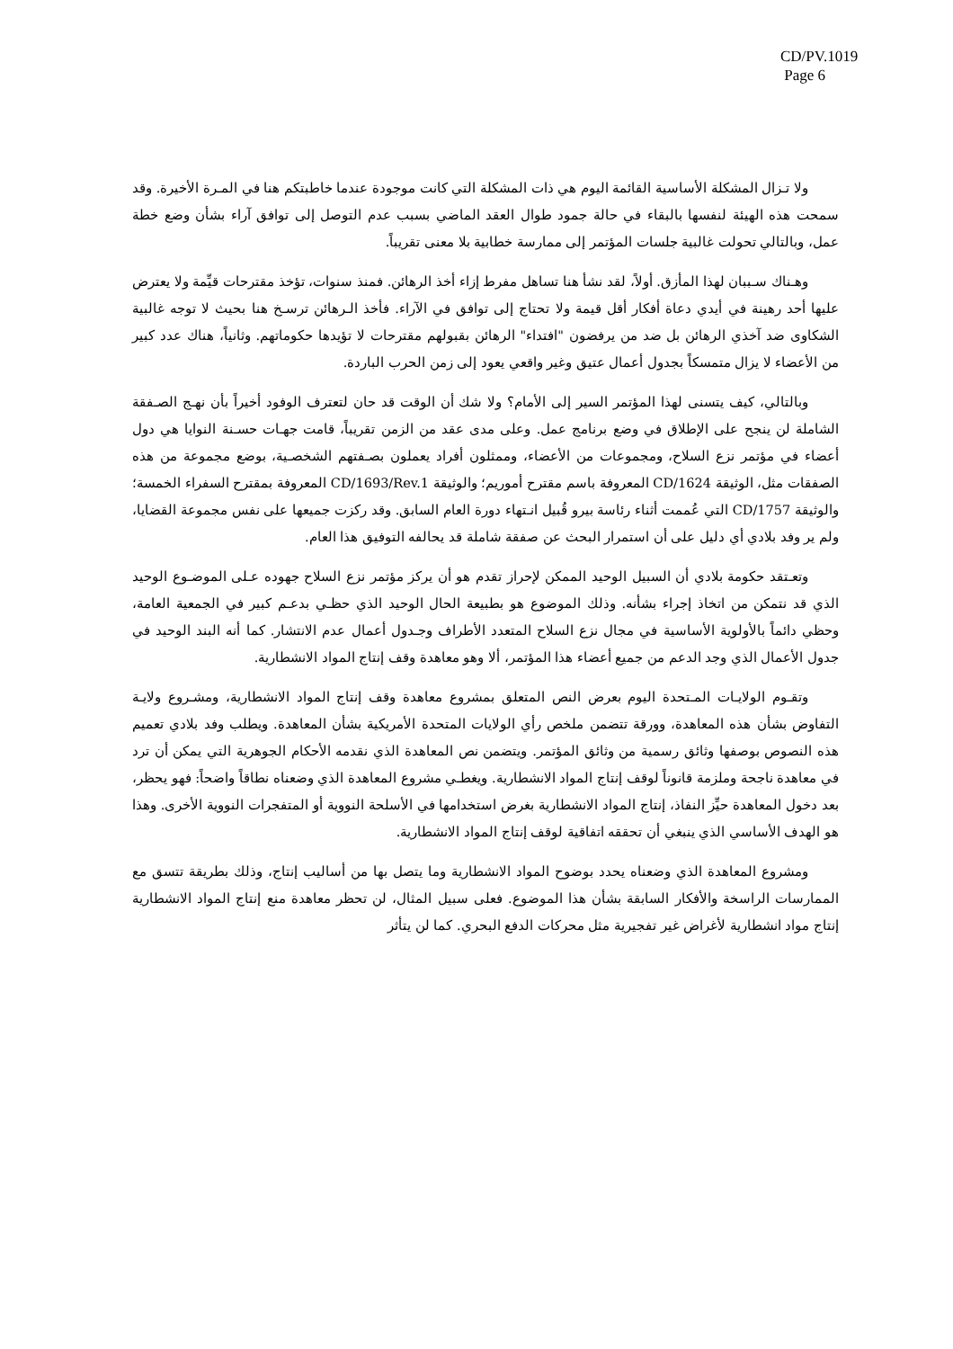CD/PV.1019
Page 6
ولا تـزال المشكلة الأساسية القائمة اليوم هي ذات المشكلة التي كانت موجودة عندما خاطبتكم هنا في المـرة الأخيرة. وقد سمحت هذه الهيئة لنفسها بالبقاء في حالة جمود طوال العقد الماضي بسبب عدم التوصل إلى توافق آراء بشأن وضع خطة عمل، وبالتالي تحولت غالبية جلسات المؤتمر إلى ممارسة خطابية بلا معنى تقريباً.
وهـناك سـببان لهذا المأزق. أولاً، لقد نشأ هنا تساهل مفرط إزاء أخذ الرهائن. فمنذ سنوات، تؤخذ مقترحات قيِّمة ولا يعترض عليها أحد رهينة في أيدي دعاة أفكار أقل قيمة ولا تحتاج إلى توافق في الآراء. فأخذ الـرهائن ترسـخ هنا بحيث لا توجه غالبية الشكاوى ضد آخذي الرهائن بل ضد من يرفضون "افتداء" الرهائن بقبولهم مقترحات لا تؤيدها حكوماتهم. وثانياً، هناك عدد كبير من الأعضاء لا يزال متمسكاً بجدول أعمال عتيق وغير واقعي يعود إلى زمن الحرب الباردة.
وبالتالي، كيف يتسنى لهذا المؤتمر السير إلى الأمام؟ ولا شك أن الوقت قد حان لتعترف الوفود أخيراً بأن نهـج الصـفقة الشاملة لن ينجح على الإطلاق في وضع برنامج عمل. وعلى مدى عقد من الزمن تقريباً، قامت جهـات حسـنة النوايا هي دول أعضاء في مؤتمر نزع السلاح، ومجموعات من الأعضاء، وممثلون أفراد يعملون بصـفتهم الشخصـية، بوضع مجموعة من هذه الصفقات مثل، الوثيقة CD/1624 المعروفة باسم مقترح أموريم؛ والوثيقة CD/1693/Rev.1 المعروفة بمقترح السفراء الخمسة؛ والوثيقة CD/1757 التي عُممت أثناء رئاسة بيرو قُبيل انـتهاء دورة العام السابق. وقد ركزت جميعها على نفس مجموعة القضايا، ولم ير وفد بلادي أي دليل على أن استمرار البحث عن صفقة شاملة قد يحالفه التوفيق هذا العام.
وتعـتقد حكومة بلادي أن السبيل الوحيد الممكن لإحراز تقدم هو أن يركز مؤتمر نزع السلاح جهوده عـلى الموضـوع الوحيد الذي قد نتمكن من اتخاذ إجراء بشأنه. وذلك الموضوع هو بطبيعة الحال الوحيد الذي حظـي بدعـم كبير في الجمعية العامة، وحظي دائماً بالأولوية الأساسية في مجال نزع السلاح المتعدد الأطراف وجـدول أعمال عدم الانتشار. كما أنه البند الوحيد في جدول الأعمال الذي وجد الدعم من جميع أعضاء هذا المؤتمر، ألا وهو معاهدة وقف إنتاج المواد الانشطارية.
وتقـوم الولايـات المـتحدة اليوم بعرض النص المتعلق بمشروع معاهدة وقف إنتاج المواد الانشطارية، ومشـروع ولايـة التفاوض بشأن هذه المعاهدة، وورقة تتضمن ملخص رأي الولايات المتحدة الأمريكية بشأن المعاهدة. ويطلب وفد بلادي تعميم هذه النصوص بوصفها وثائق رسمية من وثائق المؤتمر. ويتضمن نص المعاهدة الذي نقدمه الأحكام الجوهرية التي يمكن أن ترد في معاهدة ناجحة وملزمة قانوناً لوقف إنتاج المواد الانشطارية. ويغطـي مشروع المعاهدة الذي وضعناه نطاقاً واضحاً: فهو يحظر، بعد دخول المعاهدة حيِّز النفاذ، إنتاج المواد الانشطارية بغرض استخدامها في الأسلحة النووية أو المتفجرات النووية الأخرى. وهذا هو الهدف الأساسي الذي ينبغي أن تحققه اتفاقية لوقف إنتاج المواد الانشطارية.
ومشروع المعاهدة الذي وضعناه يحدد بوضوح المواد الانشطارية وما يتصل بها من أساليب إنتاج، وذلك بطريقة تتسق مع الممارسات الراسخة والأفكار السابقة بشأن هذا الموضوع. فعلى سبيل المثال، لن تحظر معاهدة منع إنتاج المواد الانشطارية إنتاج مواد انشطارية لأغراض غير تفجيرية مثل محركات الدفع البحري. كما لن يتأثر